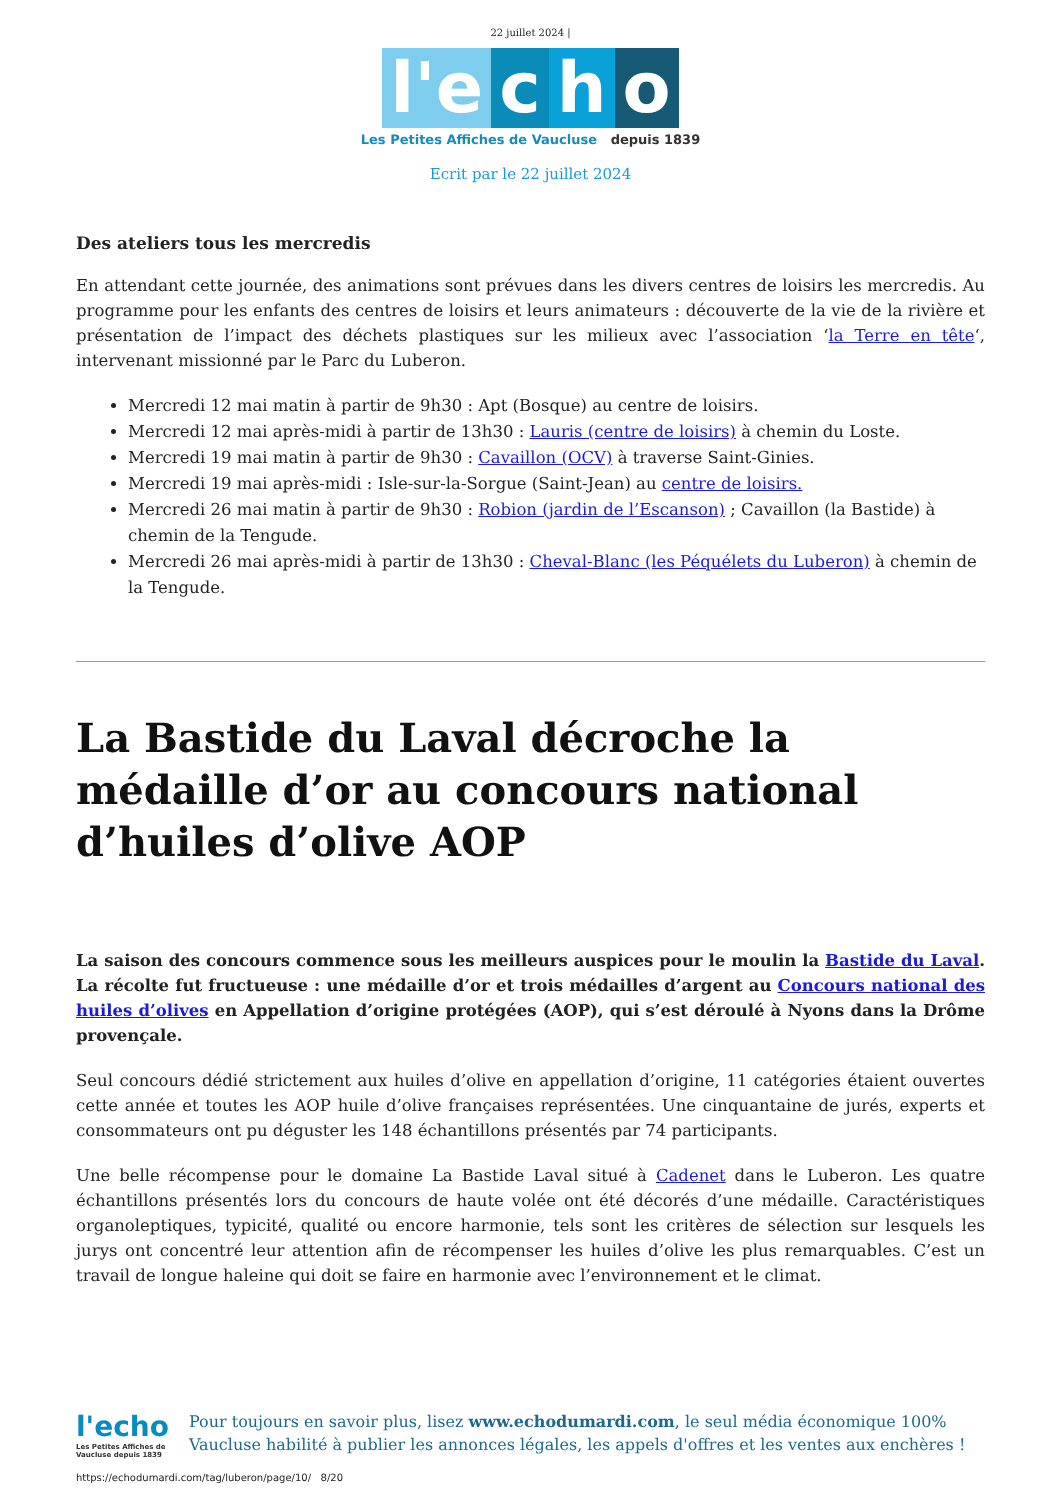22 juillet 2024 |
l'e c h o
Les Petites Affiches de Vaucluse depuis 1839
Ecrit par le 22 juillet 2024
Des ateliers tous les mercredis
En attendant cette journée, des animations sont prévues dans les divers centres de loisirs les mercredis. Au programme pour les enfants des centres de loisirs et leurs animateurs : découverte de la vie de la rivière et présentation de l’impact des déchets plastiques sur les milieux avec l’association ‘la Terre en tête‘, intervenant missionné par le Parc du Luberon.
Mercredi 12 mai matin à partir de 9h30 : Apt (Bosque) au centre de loisirs.
Mercredi 12 mai après-midi à partir de 13h30 : Lauris (centre de loisirs) à chemin du Loste.
Mercredi 19 mai matin à partir de 9h30 : Cavaillon (OCV) à traverse Saint-Ginies.
Mercredi 19 mai après-midi : Isle-sur-la-Sorgue (Saint-Jean) au centre de loisirs.
Mercredi 26 mai matin à partir de 9h30 : Robion (jardin de l’Escanson) ; Cavaillon (la Bastide) à chemin de la Tengude.
Mercredi 26 mai après-midi à partir de 13h30 : Cheval-Blanc (les Péquélets du Luberon) à chemin de la Tengude.
La Bastide du Laval décroche la médaille d’or au concours national d’huiles d’olive AOP
La saison des concours commence sous les meilleurs auspices pour le moulin la Bastide du Laval. La récolte fut fructueuse : une médaille d’or et trois médailles d’argent au Concours national des huiles d’olives en Appellation d’origine protégées (AOP), qui s’est déroulé à Nyons dans la Drôme provençale.
Seul concours dédié strictement aux huiles d’olive en appellation d’origine, 11 catégories étaient ouvertes cette année et toutes les AOP huile d’olive françaises représentées. Une cinquantaine de jurés, experts et consommateurs ont pu déguster les 148 échantillons présentés par 74 participants.
Une belle récompense pour le domaine La Bastide Laval situé à Cadenet dans le Luberon. Les quatre échantillons présentés lors du concours de haute volée ont été décorés d’une médaille. Caractéristiques organoleptiques, typicité, qualité ou encore harmonie, tels sont les critères de sélection sur lesquels les jurys ont concentré leur attention afin de récompenser les huiles d’olive les plus remarquables. C’est un travail de longue haleine qui doit se faire en harmonie avec l’environnement et le climat.
l'echo
Les Petites Affiches de Vaucluse depuis 1839
Pour toujours en savoir plus, lisez www.echodumardi.com, le seul média économique 100% Vaucluse habilité à publier les annonces légales, les appels d'offres et les ventes aux enchères !
https://echodumardi.com/tag/luberon/page/10/ 8/20